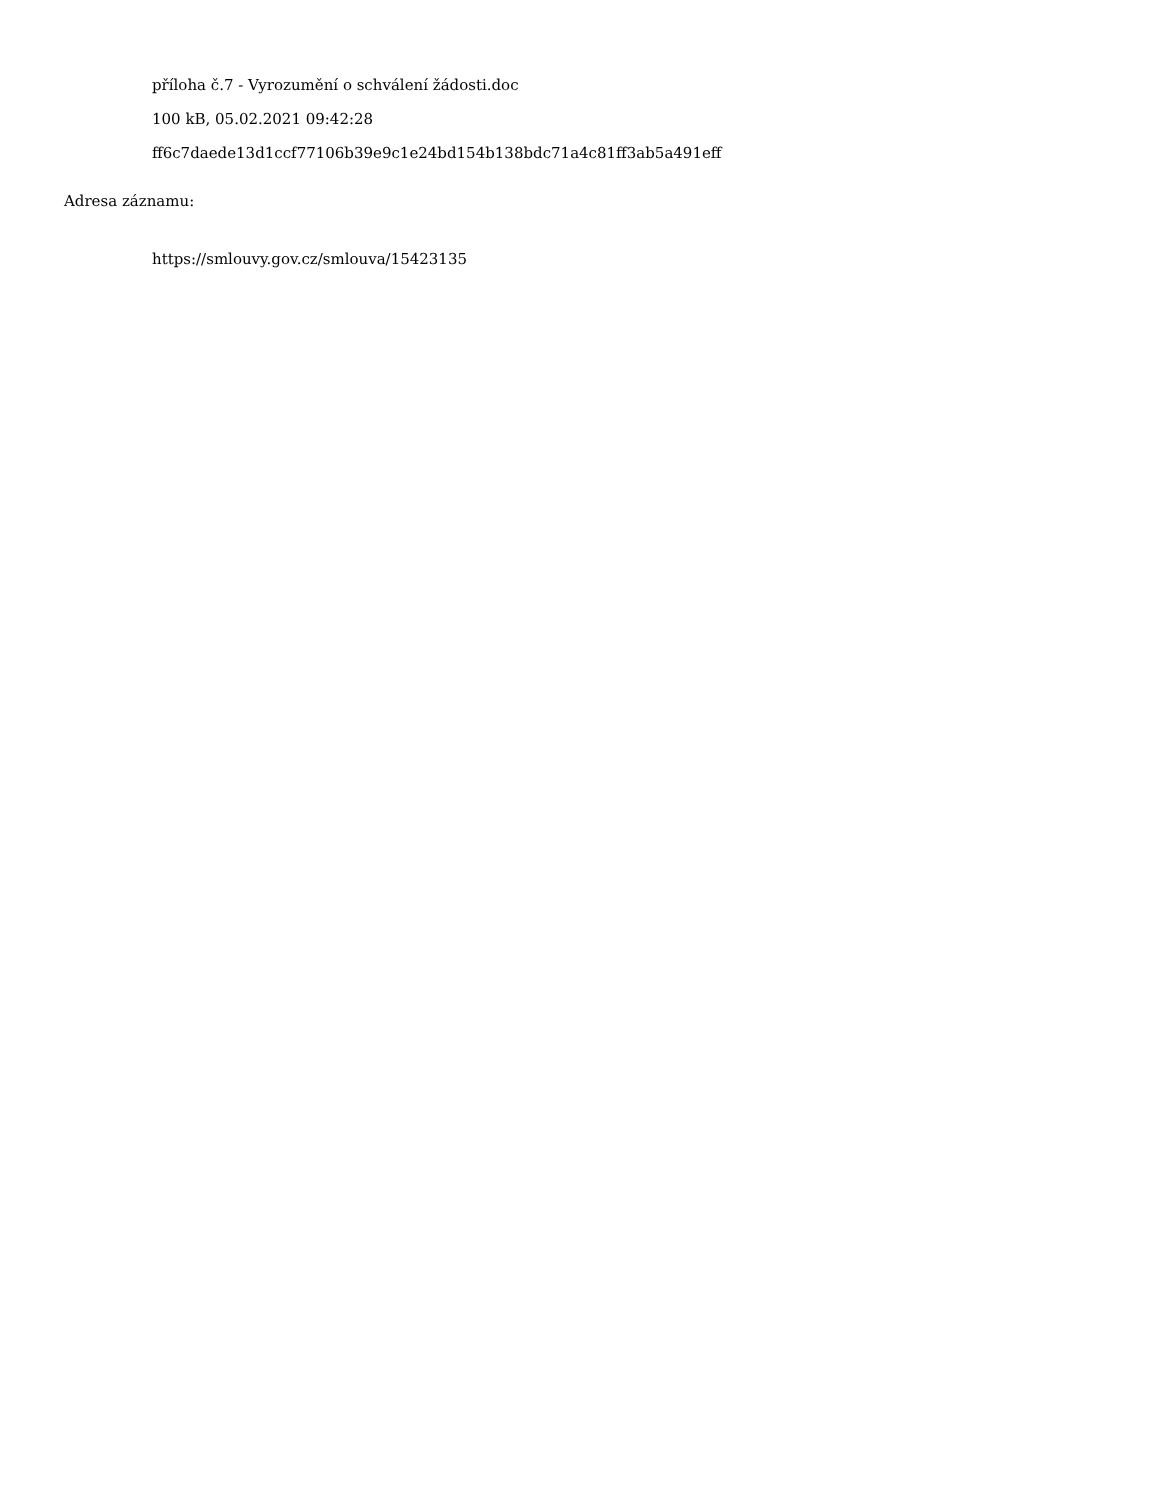příloha č.7 - Vyrozumění o schválení žádosti.doc
100 kB, 05.02.2021 09:42:28
ff6c7daede13d1ccf77106b39e9c1e24bd154b138bdc71a4c81ff3ab5a491eff
Adresa záznamu:
https://smlouvy.gov.cz/smlouva/15423135